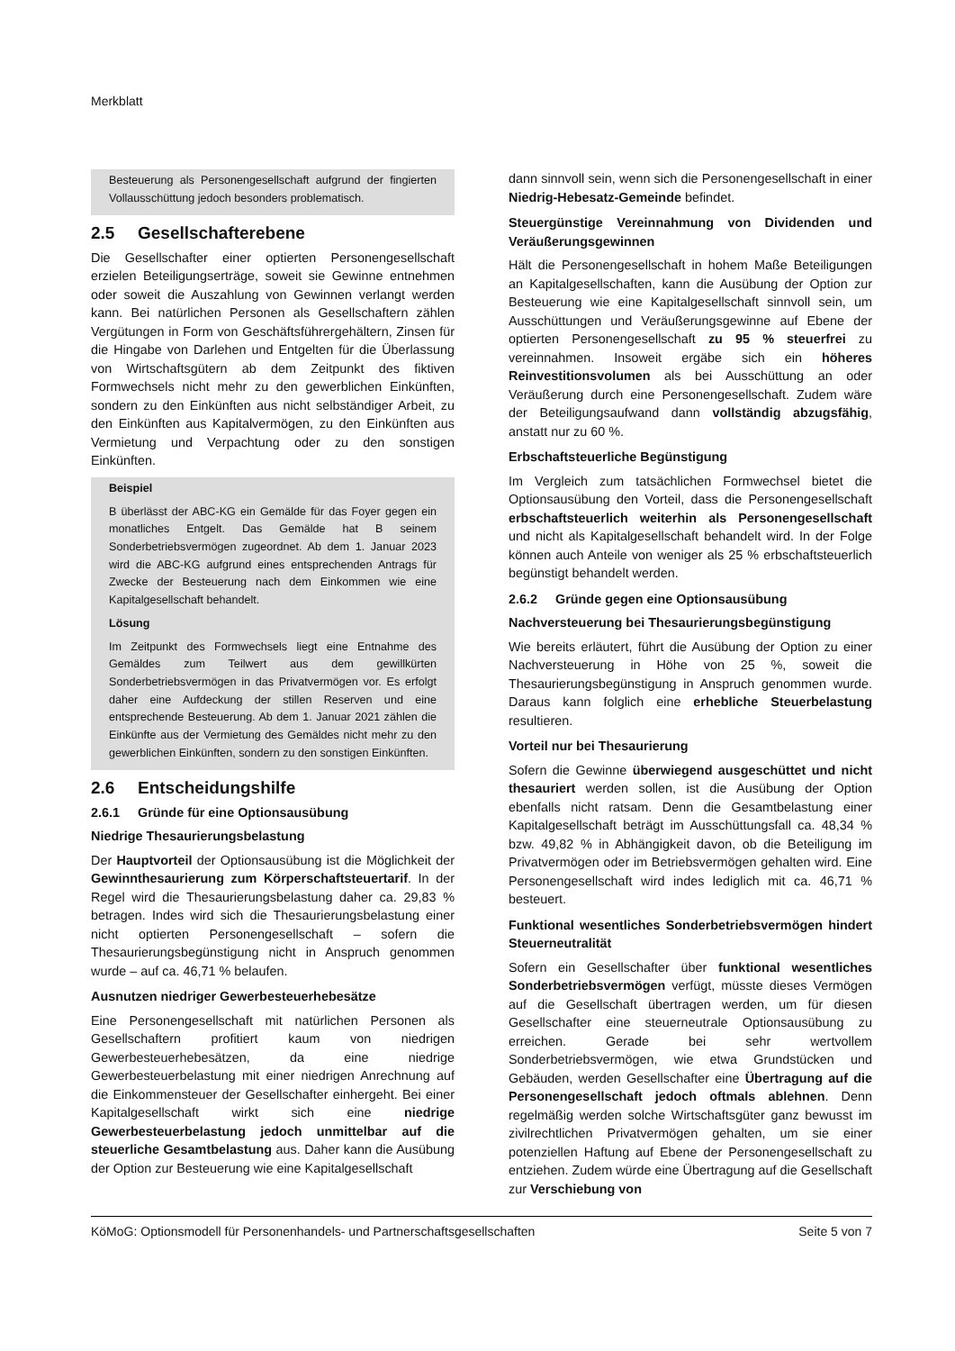Merkblatt
Besteuerung als Personengesellschaft aufgrund der fingierten Vollausschüttung jedoch besonders problematisch.
2.5 Gesellschafterebene
Die Gesellschafter einer optierten Personengesellschaft erzielen Beteiligungserträge, soweit sie Gewinne entnehmen oder soweit die Auszahlung von Gewinnen verlangt werden kann. Bei natürlichen Personen als Gesellschaftern zählen Vergütungen in Form von Geschäftsführergehältern, Zinsen für die Hingabe von Darlehen und Entgelten für die Überlassung von Wirtschaftsgütern ab dem Zeitpunkt des fiktiven Formwechsels nicht mehr zu den gewerblichen Einkünften, sondern zu den Einkünften aus nicht selbständiger Arbeit, zu den Einkünften aus Kapitalvermögen, zu den Einkünften aus Vermietung und Verpachtung oder zu den sonstigen Einkünften.
Beispiel
B überlässt der ABC-KG ein Gemälde für das Foyer gegen ein monatliches Entgelt. Das Gemälde hat B seinem Sonderbetriebsvermögen zugeordnet. Ab dem 1. Januar 2023 wird die ABC-KG aufgrund eines entsprechenden Antrags für Zwecke der Besteuerung nach dem Einkommen wie eine Kapitalgesellschaft behandelt.
Lösung
Im Zeitpunkt des Formwechsels liegt eine Entnahme des Gemäldes zum Teilwert aus dem gewillkürten Sonderbetriebsvermögen in das Privatvermögen vor. Es erfolgt daher eine Aufdeckung der stillen Reserven und eine entsprechende Besteuerung. Ab dem 1. Januar 2021 zählen die Einkünfte aus der Vermietung des Gemäldes nicht mehr zu den gewerblichen Einkünften, sondern zu den sonstigen Einkünften.
2.6 Entscheidungshilfe
2.6.1 Gründe für eine Optionsausübung
Niedrige Thesaurierungsbelastung
Der Hauptvorteil der Optionsausübung ist die Möglichkeit der Gewinnthesaurierung zum Körperschaftsteuertarif. In der Regel wird die Thesaurierungsbelastung daher ca. 29,83 % betragen. Indes wird sich die Thesaurierungsbelastung einer nicht optierten Personengesellschaft – sofern die Thesaurierungsbegünstigung nicht in Anspruch genommen wurde – auf ca. 46,71 % belaufen.
Ausnutzen niedriger Gewerbesteuerhebesätze
Eine Personengesellschaft mit natürlichen Personen als Gesellschaftern profitiert kaum von niedrigen Gewerbesteuerhebesätzen, da eine niedrige Gewerbesteuerbelastung mit einer niedrigen Anrechnung auf die Einkommensteuer der Gesellschafter einhergeht. Bei einer Kapitalgesellschaft wirkt sich eine niedrige Gewerbesteuerbelastung jedoch unmittelbar auf die steuerliche Gesamtbelastung aus. Daher kann die Ausübung der Option zur Besteuerung wie eine Kapitalgesellschaft
dann sinnvoll sein, wenn sich die Personengesellschaft in einer Niedrig-Hebesatz-Gemeinde befindet.
Steuergünstige Vereinnahmung von Dividenden und Veräußerungsgewinnen
Hält die Personengesellschaft in hohem Maße Beteiligungen an Kapitalgesellschaften, kann die Ausübung der Option zur Besteuerung wie eine Kapitalgesellschaft sinnvoll sein, um Ausschüttungen und Veräußerungsgewinne auf Ebene der optierten Personengesellschaft zu 95 % steuerfrei zu vereinnahmen. Insoweit ergäbe sich ein höheres Reinvestitionsvolumen als bei Ausschüttung an oder Veräußerung durch eine Personengesellschaft. Zudem wäre der Beteiligungsaufwand dann vollständig abzugsfähig, anstatt nur zu 60 %.
Erbschaftsteuerliche Begünstigung
Im Vergleich zum tatsächlichen Formwechsel bietet die Optionsausübung den Vorteil, dass die Personengesellschaft erbschaftsteuerlich weiterhin als Personengesellschaft und nicht als Kapitalgesellschaft behandelt wird. In der Folge können auch Anteile von weniger als 25 % erbschaftsteuerlich begünstigt behandelt werden.
2.6.2 Gründe gegen eine Optionsausübung
Nachversteuerung bei Thesaurierungsbegünstigung
Wie bereits erläutert, führt die Ausübung der Option zu einer Nachversteuerung in Höhe von 25 %, soweit die Thesaurierungsbegünstigung in Anspruch genommen wurde. Daraus kann folglich eine erhebliche Steuerbelastung resultieren.
Vorteil nur bei Thesaurierung
Sofern die Gewinne überwiegend ausgeschüttet und nicht thesauriert werden sollen, ist die Ausübung der Option ebenfalls nicht ratsam. Denn die Gesamtbelastung einer Kapitalgesellschaft beträgt im Ausschüttungsfall ca. 48,34 % bzw. 49,82 % in Abhängigkeit davon, ob die Beteiligung im Privatvermögen oder im Betriebsvermögen gehalten wird. Eine Personengesellschaft wird indes lediglich mit ca. 46,71 % besteuert.
Funktional wesentliches Sonderbetriebsvermögen hindert Steuerneutralität
Sofern ein Gesellschafter über funktional wesentliches Sonderbetriebsvermögen verfügt, müsste dieses Vermögen auf die Gesellschaft übertragen werden, um für diesen Gesellschafter eine steuerneutrale Optionsausübung zu erreichen. Gerade bei sehr wertvollem Sonderbetriebsvermögen, wie etwa Grundstücken und Gebäuden, werden Gesellschafter eine Übertragung auf die Personengesellschaft jedoch oftmals ablehnen. Denn regelmäßig werden solche Wirtschaftsgüter ganz bewusst im zivilrechtlichen Privatvermögen gehalten, um sie einer potenziellen Haftung auf Ebene der Personengesellschaft zu entziehen. Zudem würde eine Übertragung auf die Gesellschaft zur Verschiebung von
KöMoG: Optionsmodell für Personenhandels- und Partnerschaftsgesellschaften Seite 5 von 7